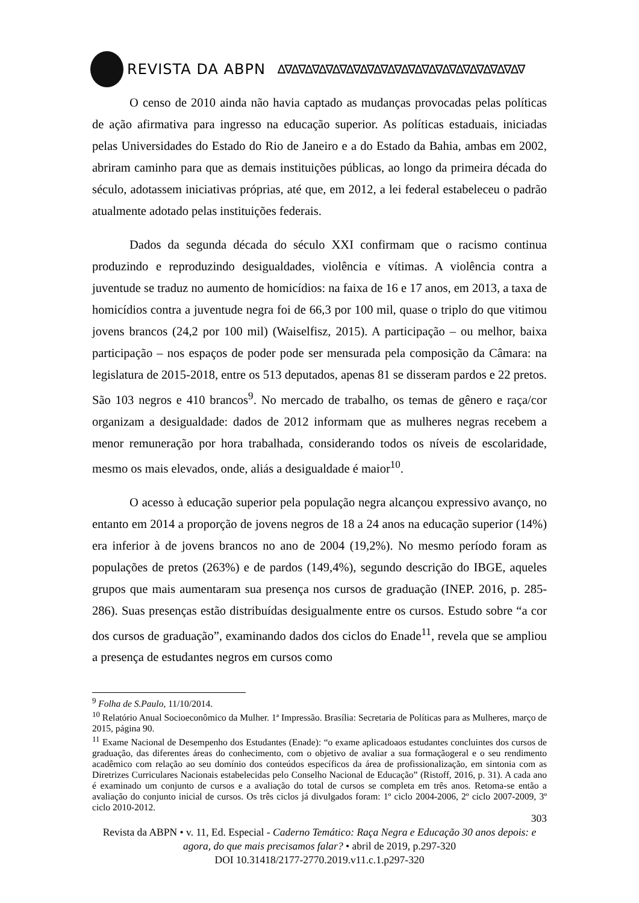REVISTA DA ABPN ∆∇∆∇∆∇∆∇∆∇∆∇∆∇∆∇∆∇∆∇∆∇∆∇∆∇∆∇∆∇∆∇∆∇∆∇
O censo de 2010 ainda não havia captado as mudanças provocadas pelas políticas de ação afirmativa para ingresso na educação superior. As políticas estaduais, iniciadas pelas Universidades do Estado do Rio de Janeiro e a do Estado da Bahia, ambas em 2002, abriram caminho para que as demais instituições públicas, ao longo da primeira década do século, adotassem iniciativas próprias, até que, em 2012, a lei federal estabeleceu o padrão atualmente adotado pelas instituições federais.
Dados da segunda década do século XXI confirmam que o racismo continua produzindo e reproduzindo desigualdades, violência e vítimas. A violência contra a juventude se traduz no aumento de homicídios: na faixa de 16 e 17 anos, em 2013, a taxa de homicídios contra a juventude negra foi de 66,3 por 100 mil, quase o triplo do que vitimou jovens brancos (24,2 por 100 mil) (Waiselfisz, 2015). A participação – ou melhor, baixa participação – nos espaços de poder pode ser mensurada pela composição da Câmara: na legislatura de 2015-2018, entre os 513 deputados, apenas 81 se disseram pardos e 22 pretos. São 103 negros e 410 brancos<sup>9</sup>. No mercado de trabalho, os temas de gênero e raça/cor organizam a desigualdade: dados de 2012 informam que as mulheres negras recebem a menor remuneração por hora trabalhada, considerando todos os níveis de escolaridade, mesmo os mais elevados, onde, aliás a desigualdade é maior<sup>10</sup>.
O acesso à educação superior pela população negra alcançou expressivo avanço, no entanto em 2014 a proporção de jovens negros de 18 a 24 anos na educação superior (14%) era inferior à de jovens brancos no ano de 2004 (19,2%). No mesmo período foram as populações de pretos (263%) e de pardos (149,4%), segundo descrição do IBGE, aqueles grupos que mais aumentaram sua presença nos cursos de graduação (INEP. 2016, p. 285-286). Suas presenças estão distribuídas desigualmente entre os cursos. Estudo sobre “a cor dos cursos de graduação”, examinando dados dos ciclos do Enade<sup>11</sup>, revela que se ampliou a presença de estudantes negros em cursos como
<sup>9</sup> Folha de S.Paulo, 11/10/2014.
<sup>10</sup> Relatório Anual Socioeconômico da Mulher. 1ª Impressão. Brasília: Secretaria de Políticas para as Mulheres, março de 2015, página 90.
<sup>11</sup> Exame Nacional de Desempenho dos Estudantes (Enade): “o exame aplicadoaos estudantes concluintes dos cursos de graduação, das diferentes áreas do conhecimento, com o objetivo de avaliar a sua formaçãogeral e o seu rendimento acadêmico com relação ao seu domínio dos conteúdos específicos da área de profissionalização, em sintonia com as Diretrizes Curriculares Nacionais estabelecidas pelo Conselho Nacional de Educação” (Ristoff, 2016, p. 31). A cada ano é examinado um conjunto de cursos e a avaliação do total de cursos se completa em três anos. Retoma-se então a avaliação do conjunto inicial de cursos. Os três ciclos já divulgados foram: 1º ciclo 2004-2006, 2º ciclo 2007-2009, 3º ciclo 2010-2012.
303
Revista da ABPN • v. 11, Ed. Especial - Caderno Temático: Raça Negra e Educação 30 anos depois: e agora, do que mais precisamos falar? • abril de 2019, p.297-320
DOI 10.31418/2177-2770.2019.v11.c.1.p297-320